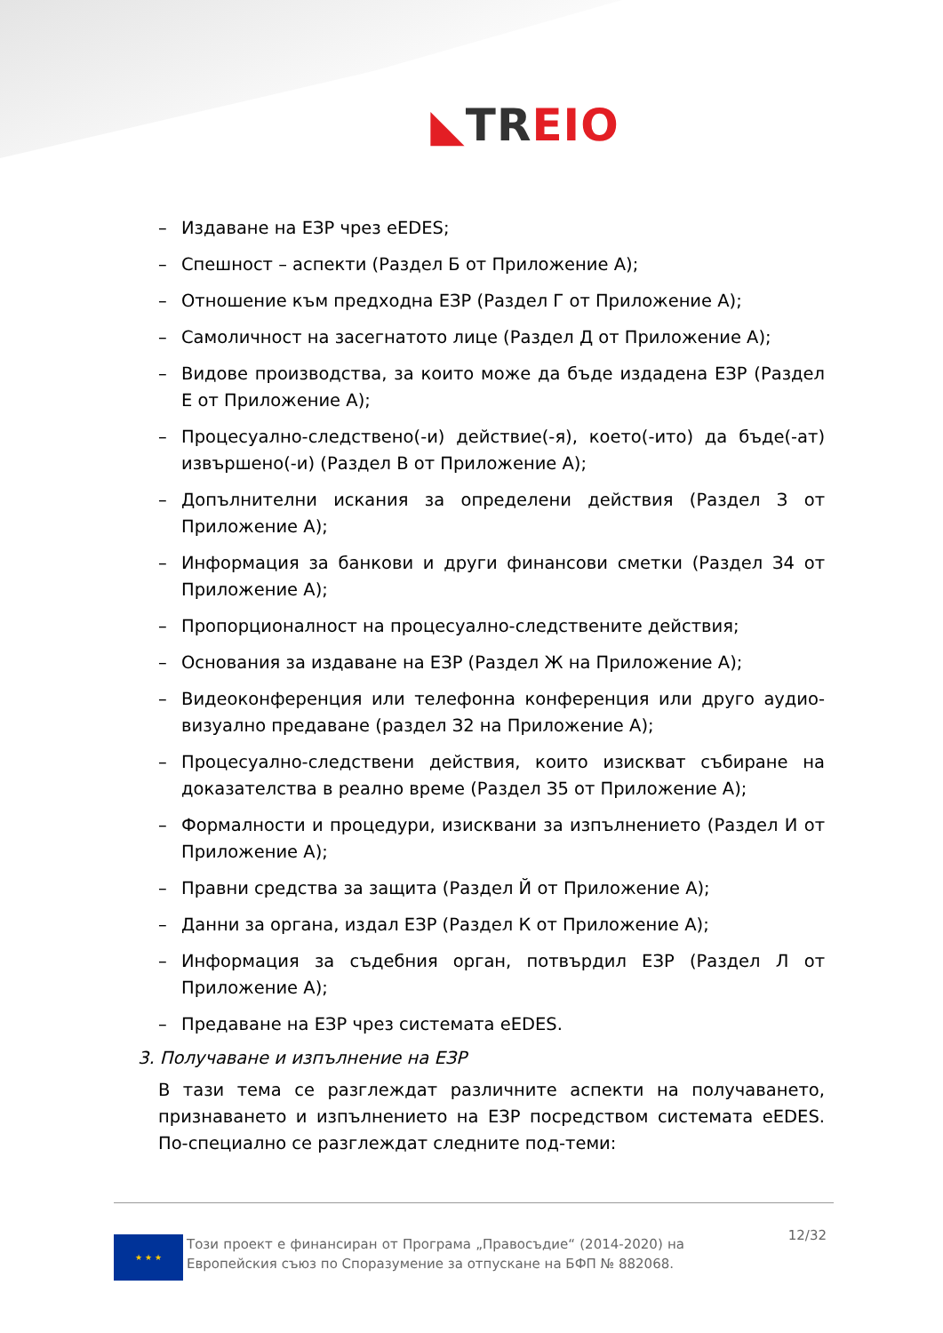◣TR EIO
– Издаване на ЕЗР чрез eEDES;
– Спешност – аспекти (Раздел Б от Приложение А);
– Отношение към предходна ЕЗР (Раздел Г от Приложение А);
– Самоличност на засегнатото лице (Раздел Д от Приложение А);
– Видове производства, за които може да бъде издадена ЕЗР (Раздел Е от Приложение А);
– Процесуално-следствено(-и) действие(-я), което(-ито) да бъде(-ат) извършено(-и) (Раздел В от Приложение А);
– Допълнителни искания за определени действия (Раздел З от Приложение А);
– Информация за банкови и други финансови сметки (Раздел З4 от Приложение А);
– Пропорционалност на процесуално-следствените действия;
– Основания за издаване на ЕЗР (Раздел Ж на Приложение А);
– Видеоконференция или телефонна конференция или друго аудио-визуално предаване (раздел З2 на Приложение А);
– Процесуално-следствени действия, които изискват събиране на доказателства в реално време (Раздел З5 от Приложение А);
– Формалности и процедури, изисквани за изпълнението (Раздел И от Приложение А);
– Правни средства за защита (Раздел Й от Приложение А);
– Данни за органа, издал ЕЗР (Раздел К от Приложение А);
– Информация за съдебния орган, потвърдил ЕЗР (Раздел Л от Приложение А);
– Предаване на ЕЗР чрез системата eEDES.
3. Получаване и изпълнение на ЕЗР
В тази тема се разглеждат различните аспекти на получаването, признаването и изпълнението на ЕЗР посредством системата eEDES. По-специално се разглеждат следните под-теми:
★ ★ ★
Този проект е финансиран от Програма „Правосъдие“ (2014-2020) на Европейския съюз по Споразумение за отпускане на БФП № 882068.
12/32